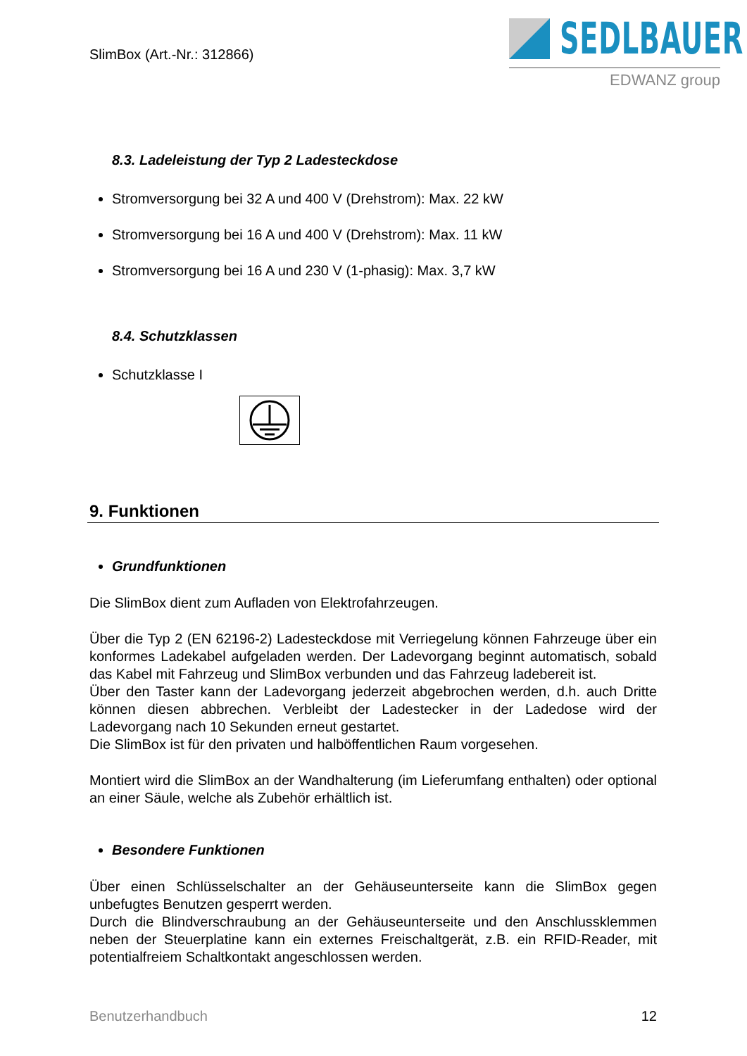SlimBox (Art.-Nr.: 312866)
SEDLBAUER
EDWANZ group
8.3. Ladeleistung der Typ 2 Ladesteckdose
Stromversorgung bei 32 A und 400 V (Drehstrom): Max. 22 kW
Stromversorgung bei 16 A und 400 V (Drehstrom): Max. 11 kW
Stromversorgung bei 16 A und 230 V (1-phasig): Max. 3,7 kW
8.4. Schutzklassen
Schutzklasse I
9. Funktionen
Grundfunktionen
Die SlimBox dient zum Aufladen von Elektrofahrzeugen.
Über die Typ 2 (EN 62196-2) Ladesteckdose mit Verriegelung können Fahrzeuge über ein konformes Ladekabel aufgeladen werden. Der Ladevorgang beginnt automatisch, sobald das Kabel mit Fahrzeug und SlimBox verbunden und das Fahrzeug ladebereit ist.
Über den Taster kann der Ladevorgang jederzeit abgebrochen werden, d.h. auch Dritte können diesen abbrechen. Verbleibt der Ladestecker in der Ladedose wird der Ladevorgang nach 10 Sekunden erneut gestartet.
Die SlimBox ist für den privaten und halböffentlichen Raum vorgesehen.
Montiert wird die SlimBox an der Wandhalterung (im Lieferumfang enthalten) oder optional an einer Säule, welche als Zubehör erhältlich ist.
Besondere Funktionen
Über einen Schlüsselschalter an der Gehäuseunterseite kann die SlimBox gegen unbefugtes Benutzen gesperrt werden.
Durch die Blindverschraubung an der Gehäuseunterseite und den Anschlussklemmen neben der Steuerplatine kann ein externes Freischaltgerät, z.B. ein RFID-Reader, mit potentialfreiem Schaltkontakt angeschlossen werden.
Benutzerhandbuch 12